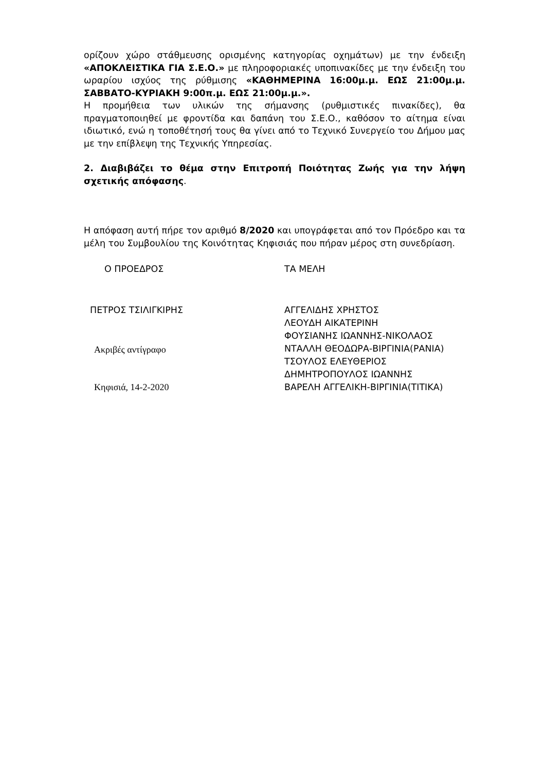ορίζουν χώρο στάθμευσης ορισμένης κατηγορίας οχημάτων) με την ένδειξη «ΑΠΟΚΛΕΙΣΤΙΚΑ ΓΙΑ Σ.Ε.Ο.» με πληροφοριακές υποπινακίδες με την ένδειξη του ωραρίου ισχύος της ρύθμισης «ΚΑΘΗΜΕΡΙΝΑ 16:00μ.μ. ΕΩΣ 21:00μ.μ. ΣΑΒΒΑΤΟ-ΚΥΡΙΑΚΗ 9:00π.μ. ΕΩΣ 21:00μ.μ.».
Η προμήθεια των υλικών της σήμανσης (ρυθμιστικές πινακίδες), θα πραγματοποιηθεί με φροντίδα και δαπάνη του Σ.Ε.Ο., καθόσον το αίτημα είναι ιδιωτικό, ενώ η τοποθέτησή τους θα γίνει από το Τεχνικό Συνεργείο του Δήμου μας με την επίβλεψη της Τεχνικής Υπηρεσίας.
2. Διαβιβάζει το θέμα στην Επιτροπή Ποιότητας Ζωής για την λήψη σχετικής απόφασης.
Η απόφαση αυτή πήρε τον αριθμό 8/2020 και υπογράφεται από τον Πρόεδρο και τα μέλη του Συμβουλίου της Κοινότητας Κηφισιάς που πήραν μέρος στη συνεδρίαση.
Ο ΠΡΟΕΔΡΟΣ ΤΑ ΜΕΛΗ
ΠΕΤΡΟΣ ΤΣΙΛΙΓΚΙΡΗΣ
Ακριβές αντίγραφο
Κηφισιά, 14-2-2020
ΑΓΓΕΛΙΔΗΣ ΧΡΗΣΤΟΣ
ΛΕΟΥΔΗ ΑΙΚΑΤΕΡΙΝΗ
ΦΟΥΣΙΑΝΗΣ ΙΩΑΝΝΗΣ-ΝΙΚΟΛΑΟΣ
ΝΤΑΛΛΗ ΘΕΟΔΩΡΑ-ΒΙΡΓΙΝΙΑ(ΡΑΝΙΑ)
ΤΣΟΥΛΟΣ ΕΛΕΥΘΕΡΙΟΣ
ΔΗΜΗΤΡΟΠΟΥΛΟΣ ΙΩΑΝΝΗΣ
ΒΑΡΕΛΗ ΑΓΓΕΛΙΚΗ-ΒΙΡΓΙΝΙΑ(ΤΙΤΙΚΑ)